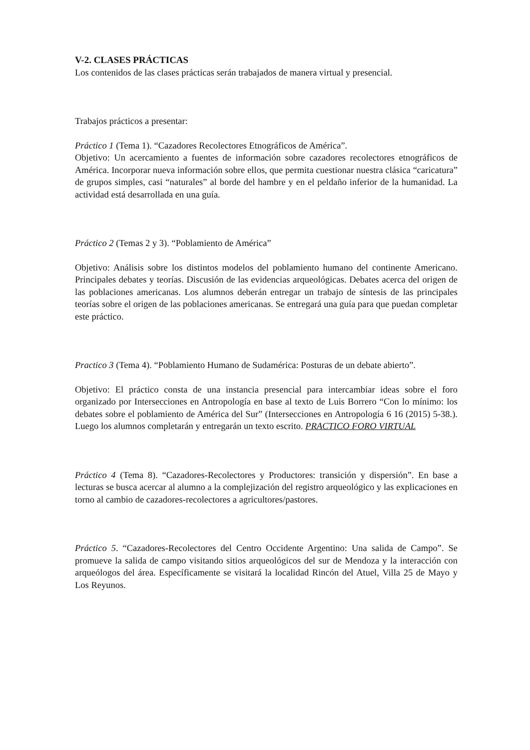V-2. CLASES PRÁCTICAS
Los contenidos de las clases prácticas serán trabajados de manera virtual y presencial.
Trabajos prácticos a presentar:
Práctico 1 (Tema 1). “Cazadores Recolectores Etnográficos de América”.
Objetivo: Un acercamiento a fuentes de información sobre cazadores recolectores etnográficos de América. Incorporar nueva información sobre ellos, que permita cuestionar nuestra clásica “caricatura” de grupos simples, casi “naturales” al borde del hambre y en el peldaño inferior de la humanidad. La actividad está desarrollada en una guía.
Práctico 2 (Temas 2 y 3). “Poblamiento de América”
Objetivo: Análisis sobre los distintos modelos del poblamiento humano del continente Americano. Principales debates y teorías. Discusión de las evidencias arqueológicas. Debates acerca del origen de las poblaciones americanas. Los alumnos deberán entregar un trabajo de síntesis de las principales teorías sobre el origen de las poblaciones americanas. Se entregará una guía para que puedan completar este práctico.
Practico 3 (Tema 4). “Poblamiento Humano de Sudamérica: Posturas de un debate abierto”.
Objetivo: El práctico consta de una instancia presencial para intercambiar ideas sobre el foro organizado por Intersecciones en Antropología en base al texto de Luis Borrero “Con lo mínimo: los debates sobre el poblamiento de América del Sur” (Intersecciones en Antropología 6 16 (2015) 5-38.). Luego los alumnos completarán y entregarán un texto escrito. PRACTICO FORO VIRTUAL
Práctico 4 (Tema 8). “Cazadores-Recolectores y Productores: transición y dispersión”. En base a lecturas se busca acercar al alumno a la complejización del registro arqueológico y las explicaciones en torno al cambio de cazadores-recolectores a agricultores/pastores.
Práctico 5. “Cazadores-Recolectores del Centro Occidente Argentino: Una salida de Campo”. Se promueve la salida de campo visitando sitios arqueológicos del sur de Mendoza y la interacción con arqueólogos del área. Específicamente se visitará la localidad Rincón del Atuel, Villa 25 de Mayo y Los Reyunos.